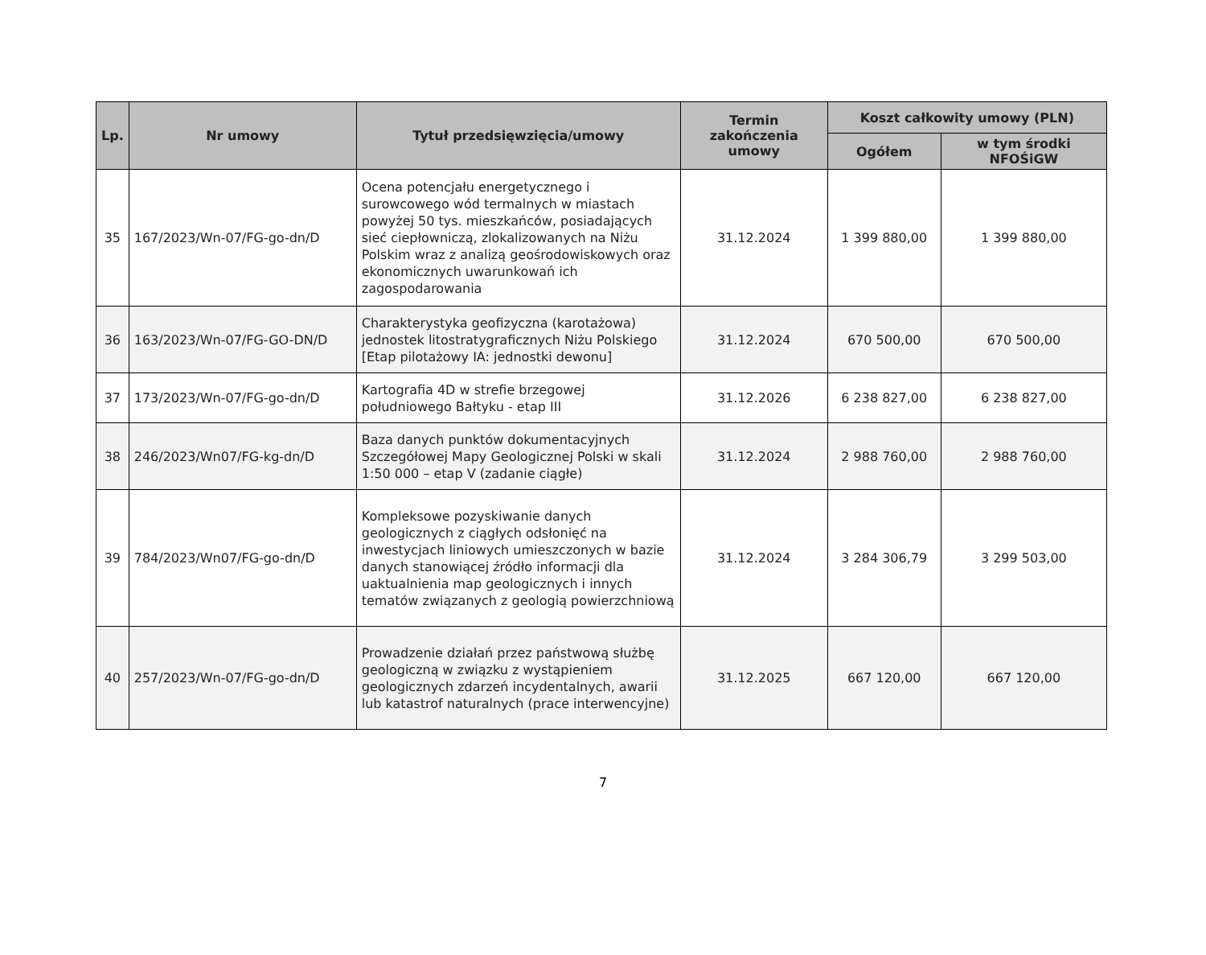| Lp. | Nr umowy | Tytuł przedsięwzięcia/umowy | Termin zakończenia umowy | Koszt całkowity umowy (PLN) | |
| --- | --- | --- | --- | --- | --- |
| | | | | Ogółem | w tym środki NFOŚiGW |
| 35 | 167/2023/Wn-07/FG-go-dn/D | Ocena potencjału energetycznego i surowcowego wód termalnych w miastach powyżej 50 tys. mieszkańców, posiadających sieć ciepłowniczą, zlokalizowanych na Niżu Polskim wraz z analizą geośrodowiskowych oraz ekonomicznych uwarunkowań ich zagospodarowania | 31.12.2024 | 1 399 880,00 | 1 399 880,00 |
| 36 | 163/2023/Wn-07/FG-GO-DN/D | Charakterystyka geofizyczna (karotażowa) jednostek litostratygraficznych Niżu Polskiego [Etap pilotażowy IA: jednostki dewonu] | 31.12.2024 | 670 500,00 | 670 500,00 |
| 37 | 173/2023/Wn-07/FG-go-dn/D | Kartografia 4D w strefie brzegowej południowego Bałtyku - etap III | 31.12.2026 | 6 238 827,00 | 6 238 827,00 |
| 38 | 246/2023/Wn07/FG-kg-dn/D | Baza danych punktów dokumentacyjnych Szczegółowej Mapy Geologicznej Polski w skali 1:50 000 – etap V (zadanie ciągłe) | 31.12.2024 | 2 988 760,00 | 2 988 760,00 |
| 39 | 784/2023/Wn07/FG-go-dn/D | Kompleksowe pozyskiwanie danych geologicznych z ciągłych odsłonięć na inwestycjach liniowych umieszczonych w bazie danych stanowiącej źródło informacji dla uaktualnienia map geologicznych i innych tematów związanych z geologią powierzchniową | 31.12.2024 | 3 284 306,79 | 3 299 503,00 |
| 40 | 257/2023/Wn-07/FG-go-dn/D | Prowadzenie działań przez państwową służbę geologiczną w związku z wystąpieniem geologicznych zdarzeń incydentalnych, awarii lub katastrof naturalnych (prace interwencyjne) | 31.12.2025 | 667 120,00 | 667 120,00 |
7